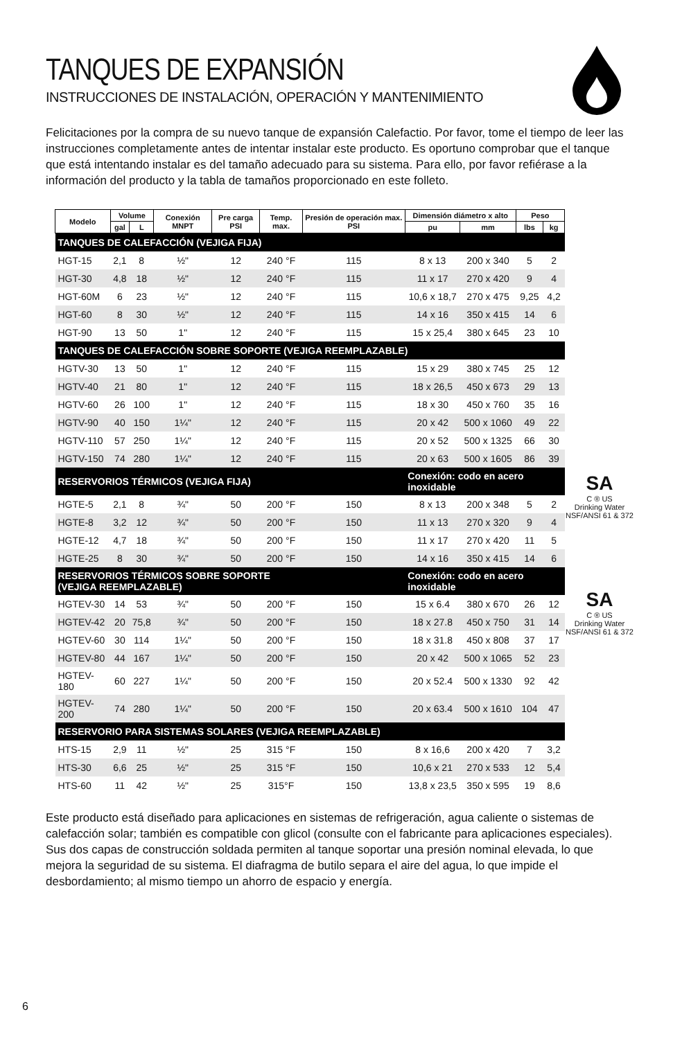TANQUES DE EXPANSIÓN
INSTRUCCIONES DE INSTALACIÓN, OPERACIÓN Y MANTENIMIENTO
Felicitaciones por la compra de su nuevo tanque de expansión Calefactio. Por favor, tome el tiempo de leer las instrucciones completamente antes de intentar instalar este producto. Es oportuno comprobar que el tanque que está intentando instalar es del tamaño adecuado para su sistema. Para ello, por favor refiérase a la información del producto y la tabla de tamaños proporcionado en este folleto.
| Modelo | Volume | | Conexión MNPT | Pre carga PSI | Temp. max. | Presión de operación max. PSI | Dimensión diámetro x alto | | Peso | |
| --- | --- | --- | --- | --- | --- | --- | --- | --- | --- | --- |
| | gal | L | | | | | pu | mm | lbs | kg |
| TANQUES DE CALEFACCIÓN (VEJIGA FIJA) | | | | | | | | | | |
| HGT-15 | 2,1 | 8 | ½" | 12 | 240 °F | 115 | 8 x 13 | 200 x 340 | 5 | 2 |
| HGT-30 | 4,8 | 18 | ½" | 12 | 240 °F | 115 | 11 x 17 | 270 x 420 | 9 | 4 |
| HGT-60M | 6 | 23 | ½" | 12 | 240 °F | 115 | 10,6 x 18,7 | 270 x 475 | 9,25 | 4,2 |
| HGT-60 | 8 | 30 | ½" | 12 | 240 °F | 115 | 14 x 16 | 350 x 415 | 14 | 6 |
| HGT-90 | 13 | 50 | 1" | 12 | 240 °F | 115 | 15 x 25,4 | 380 x 645 | 23 | 10 |
| TANQUES DE CALEFACCIÓN SOBRE SOPORTE (VEJIGA REEMPLAZABLE) | | | | | | | | | | |
| HGTV-30 | 13 | 50 | 1" | 12 | 240 °F | 115 | 15 x 29 | 380 x 745 | 25 | 12 |
| HGTV-40 | 21 | 80 | 1" | 12 | 240 °F | 115 | 18 x 26,5 | 450 x 673 | 29 | 13 |
| HGTV-60 | 26 | 100 | 1" | 12 | 240 °F | 115 | 18 x 30 | 450 x 760 | 35 | 16 |
| HGTV-90 | 40 | 150 | 1¼" | 12 | 240 °F | 115 | 20 x 42 | 500 x 1060 | 49 | 22 |
| HGTV-110 | 57 | 250 | 1¼" | 12 | 240 °F | 115 | 20 x 52 | 500 x 1325 | 66 | 30 |
| HGTV-150 | 74 | 280 | 1¼" | 12 | 240 °F | 115 | 20 x 63 | 500 x 1605 | 86 | 39 |
| RESERVORIOS TÉRMICOS (VEJIGA FIJA) | | | | | | | Conexión: codo en acero inoxidable | | | |
| HGTE-5 | 2,1 | 8 | ¾" | 50 | 200 °F | 150 | 8 x 13 | 200 x 348 | 5 | 2 |
| HGTE-8 | 3,2 | 12 | ¾" | 50 | 200 °F | 150 | 11 x 13 | 270 x 320 | 9 | 4 |
| HGTE-12 | 4,7 | 18 | ¾" | 50 | 200 °F | 150 | 11 x 17 | 270 x 420 | 11 | 5 |
| HGTE-25 | 8 | 30 | ¾" | 50 | 200 °F | 150 | 14 x 16 | 350 x 415 | 14 | 6 |
| RESERVORIOS TÉRMICOS SOBRE SOPORTE (VEJIGA REEMPLAZABLE) | | | | | | | Conexión: codo en acero inoxidable | | | |
| HGTEV-30 | 14 | 53 | ¾" | 50 | 200 °F | 150 | 15 x 6.4 | 380 x 670 | 26 | 12 |
| HGTEV-42 | 20 | 75,8 | ¾" | 50 | 200 °F | 150 | 18 x 27.8 | 450 x 750 | 31 | 14 |
| HGTEV-60 | 30 | 114 | 1¼" | 50 | 200 °F | 150 | 18 x 31.8 | 450 x 808 | 37 | 17 |
| HGTEV-80 | 44 | 167 | 1¼" | 50 | 200 °F | 150 | 20 x 42 | 500 x 1065 | 52 | 23 |
| HGTEV-180 | 60 | 227 | 1¼" | 50 | 200 °F | 150 | 20 x 52.4 | 500 x 1330 | 92 | 42 |
| HGTEV-200 | 74 | 280 | 1¼" | 50 | 200 °F | 150 | 20 x 63.4 | 500 x 1610 | 104 | 47 |
| RESERVORIO PARA SISTEMAS SOLARES (VEJIGA REEMPLAZABLE) | | | | | | | | | | |
| HTS-15 | 2,9 | 11 | ½" | 25 | 315 °F | 150 | 8 x 16,6 | 200 x 420 | 7 | 3,2 |
| HTS-30 | 6,6 | 25 | ½" | 25 | 315 °F | 150 | 10,6 x 21 | 270 x 533 | 12 | 5,4 |
| HTS-60 | 11 | 42 | ½" | 25 | 315°F | 150 | 13,8 x 23,5 | 350 x 595 | 19 | 8,6 |
SA
C ® US
Drinking Water
NSF/ANSI 61 & 372
SA
C ® US
Drinking Water
NSF/ANSI 61 & 372
Este producto está diseñado para aplicaciones en sistemas de refrigeración, agua caliente o sistemas de calefacción solar; también es compatible con glicol (consulte con el fabricante para aplicaciones especiales). Sus dos capas de construcción soldada permiten al tanque soportar una presión nominal elevada, lo que mejora la seguridad de su sistema. El diafragma de butilo separa el aire del agua, lo que impide el desbordamiento; al mismo tiempo un ahorro de espacio y energía.
6